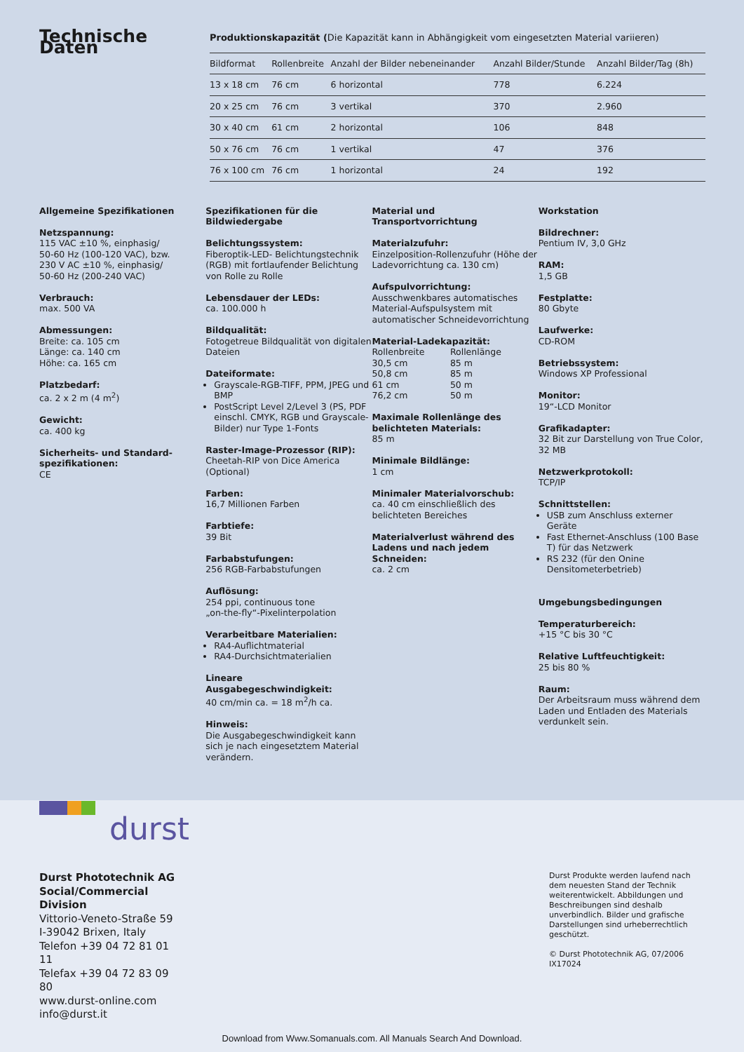Technische Daten
Produktionskapazität (Die Kapazität kann in Abhängigkeit vom eingesetzten Material variieren)
| Bildformat | Rollenbreite | Anzahl der Bilder nebeneinander | Anzahl Bilder/Stunde | Anzahl Bilder/Tag (8h) |
| --- | --- | --- | --- | --- |
| 13 x 18 cm | 76 cm | 6 horizontal | 778 | 6.224 |
| 20 x 25 cm | 76 cm | 3 vertikal | 370 | 2.960 |
| 30 x 40 cm | 61 cm | 2 horizontal | 106 | 848 |
| 50 x 76 cm | 76 cm | 1 vertikal | 47 | 376 |
| 76 x 100 cm | 76 cm | 1 horizontal | 24 | 192 |
Allgemeine Spezifikationen
Netzspannung:
115 VAC ±10 %, einphasig/
50-60 Hz (100-120 VAC), bzw.
230 V AC ±10 %, einphasig/
50-60 Hz (200-240 VAC)
Verbrauch:
max. 500 VA
Abmessungen:
Breite: ca. 105 cm
Länge: ca. 140 cm
Höhe: ca. 165 cm
Platzbedarf:
ca. 2 x 2 m (4 m<sup>2</sup>)
Gewicht:
ca. 400 kg
Sicherheits- und Standard-spezifikationen:
CE
Spezifikationen für die Bildwiedergabe
Belichtungssystem:
Fiberoptik-LED- Belichtungstechnik (RGB) mit fortlaufender Belichtung von Rolle zu Rolle
Lebensdauer der LEDs:
ca. 100.000 h
Bildqualität:
Fotogetreue Bildqualität von digitalen Dateien
Dateiformate:
Grayscale-RGB-TIFF, PPM, JPEG und BMP
PostScript Level 2/Level 3 (PS, PDF einschl. CMYK, RGB und Grayscale-Bilder) nur Type 1-Fonts
Raster-Image-Prozessor (RIP):
Cheetah-RIP von Dice America (Optional)
Farben:
16,7 Millionen Farben
Farbtiefe:
39 Bit
Farbabstufungen:
256 RGB-Farbabstufungen
Auflösung:
254 ppi, continuous tone
„on-the-fly“-Pixelinterpolation
Verarbeitbare Materialien:
RA4-Auflichtmaterial
RA4-Durchsichtmaterialien
Lineare Ausgabegeschwindigkeit:
40 cm/min ca. = 18 m<sup>2</sup>/h ca.
Hinweis:
Die Ausgabegeschwindigkeit kann sich je nach eingesetztem Material verändern.
Material und Transportvorrichtung
Materialzufuhr:
Einzelposition-Rollenzufuhr (Höhe der Ladevorrichtung ca. 130 cm)
Aufspulvorrichtung:
Ausschwenkbares automatisches Material-Aufspulsystem mit automatischer Schneidevorrichtung
Material-Ladekapazität:
| Rollenbreite | Rollenlänge |
| 30,5 cm | 85 m |
| 50,8 cm | 85 m |
| 61 cm | 50 m |
| 76,2 cm | 50 m |
Maximale Rollenlänge des belichteten Materials:
85 m
Minimale Bildlänge:
1 cm
Minimaler Materialvorschub:
ca. 40 cm einschließlich des belichteten Bereiches
Materialverlust während des Ladens und nach jedem Schneiden:
ca. 2 cm
Workstation
Bildrechner:
Pentium IV, 3,0 GHz
RAM:
1,5 GB
Festplatte:
80 Gbyte
Laufwerke:
CD-ROM
Betriebssystem:
Windows XP Professional
Monitor:
19“-LCD Monitor
Grafikadapter:
32 Bit zur Darstellung von True Color, 32 MB
Netzwerkprotokoll:
TCP/IP
Schnittstellen:
USB zum Anschluss externer Geräte
Fast Ethernet-Anschluss (100 Base T) für das Netzwerk
RS 232 (für den Onine Densitometerbetrieb)
Umgebungsbedingungen
Temperaturbereich:
+15 °C bis 30 °C
Relative Luftfeuchtigkeit:
25 bis 80 %
Raum:
Der Arbeitsraum muss während dem Laden und Entladen des Materials verdunkelt sein.
durst
Durst Phototechnik AG
Social/Commercial Division
Vittorio-Veneto-Straße 59
I-39042 Brixen, Italy
Telefon +39 04 72 81 01 11
Telefax +39 04 72 83 09 80
www.durst-online.com
info@durst.it
Durst Produkte werden laufend nach dem neuesten Stand der Technik weiterentwickelt. Abbildungen und Beschreibungen sind deshalb unverbindlich. Bilder und grafische Darstellungen sind urheberrechtlich geschützt.
© Durst Phototechnik AG, 07/2006
IX17024
Download from Www.Somanuals.com. All Manuals Search And Download.